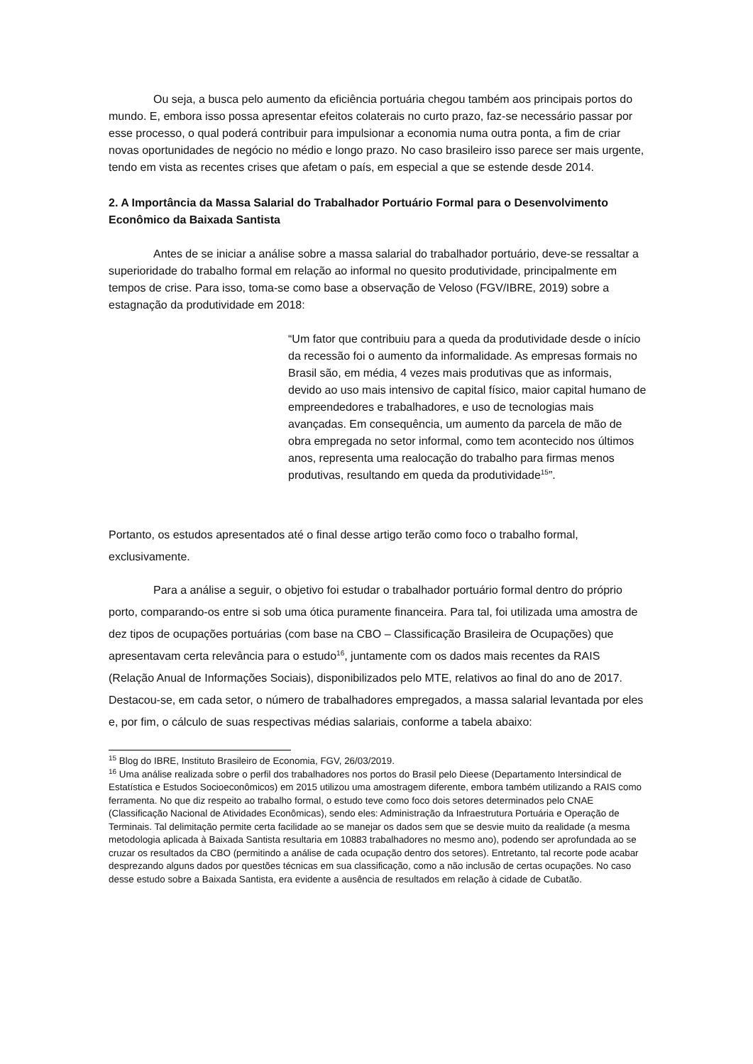Ou seja, a busca pelo aumento da eficiência portuária chegou também aos principais portos do mundo. E, embora isso possa apresentar efeitos colaterais no curto prazo, faz-se necessário passar por esse processo, o qual poderá contribuir para impulsionar a economia numa outra ponta, a fim de criar novas oportunidades de negócio no médio e longo prazo. No caso brasileiro isso parece ser mais urgente, tendo em vista as recentes crises que afetam o país, em especial a que se estende desde 2014.
2. A Importância da Massa Salarial do Trabalhador Portuário Formal para o Desenvolvimento Econômico da Baixada Santista
Antes de se iniciar a análise sobre a massa salarial do trabalhador portuário, deve-se ressaltar a superioridade do trabalho formal em relação ao informal no quesito produtividade, principalmente em tempos de crise. Para isso, toma-se como base a observação de Veloso (FGV/IBRE, 2019) sobre a estagnação da produtividade em 2018:
“Um fator que contribuiu para a queda da produtividade desde o início da recessão foi o aumento da informalidade. As empresas formais no Brasil são, em média, 4 vezes mais produtivas que as informais, devido ao uso mais intensivo de capital físico, maior capital humano de empreendedores e trabalhadores, e uso de tecnologias mais avançadas. Em consequência, um aumento da parcela de mão de obra empregada no setor informal, como tem acontecido nos últimos anos, representa uma realocação do trabalho para firmas menos produtivas, resultando em queda da produtividade<sup>15</sup>”.
Portanto, os estudos apresentados até o final desse artigo terão como foco o trabalho formal, exclusivamente.
Para a análise a seguir, o objetivo foi estudar o trabalhador portuário formal dentro do próprio porto, comparando-os entre si sob uma ótica puramente financeira. Para tal, foi utilizada uma amostra de dez tipos de ocupações portuárias (com base na CBO – Classificação Brasileira de Ocupações) que apresentavam certa relevância para o estudo<sup>16</sup>, juntamente com os dados mais recentes da RAIS (Relação Anual de Informações Sociais), disponibilizados pelo MTE, relativos ao final do ano de 2017. Destacou-se, em cada setor, o número de trabalhadores empregados, a massa salarial levantada por eles e, por fim, o cálculo de suas respectivas médias salariais, conforme a tabela abaixo:
<sup>15</sup> Blog do IBRE, Instituto Brasileiro de Economia, FGV, 26/03/2019.
<sup>16</sup> Uma análise realizada sobre o perfil dos trabalhadores nos portos do Brasil pelo Dieese (Departamento Intersindical de Estatística e Estudos Socioeconômicos) em 2015 utilizou uma amostragem diferente, embora também utilizando a RAIS como ferramenta. No que diz respeito ao trabalho formal, o estudo teve como foco dois setores determinados pelo CNAE (Classificação Nacional de Atividades Econômicas), sendo eles: Administração da Infraestrutura Portuária e Operação de Terminais. Tal delimitação permite certa facilidade ao se manejar os dados sem que se desvie muito da realidade (a mesma metodologia aplicada à Baixada Santista resultaria em 10883 trabalhadores no mesmo ano), podendo ser aprofundada ao se cruzar os resultados da CBO (permitindo a análise de cada ocupação dentro dos setores). Entretanto, tal recorte pode acabar desprezando alguns dados por questões técnicas em sua classificação, como a não inclusão de certas ocupações. No caso desse estudo sobre a Baixada Santista, era evidente a ausência de resultados em relação à cidade de Cubatão.